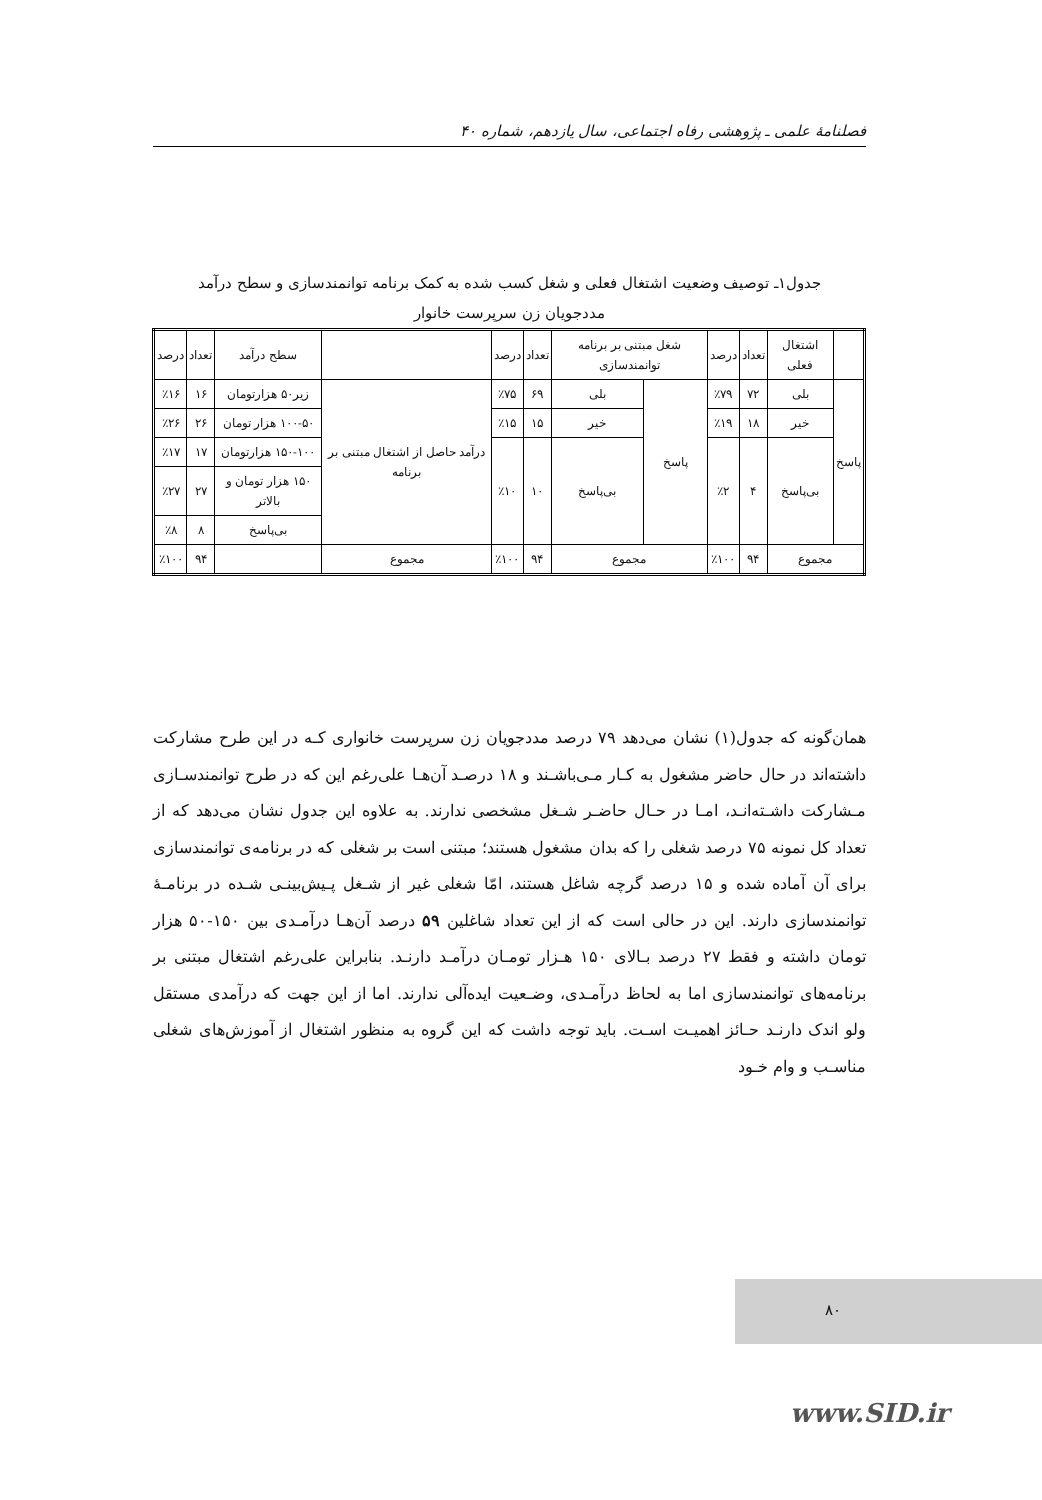فصلنامهٔ علمی ـ پژوهشی رفاه اجتماعی، سال یازدهم، شماره ۴۰
جدول۱ـ توصیف وضعیت اشتغال فعلی و شغل کسب شده به کمک برنامه توانمندسازی و سطح درآمد
مددجویان زن سرپرست خانوار
| | اشتغال فعلی | تعداد | درصد | شغل مبتنی بر برنامه توانمندسازی | | تعداد | درصد | | سطح درآمد | تعداد | درصد |
| --- | --- | --- | --- | --- | --- | --- | --- | --- | --- | --- | --- |
| پاسخ | بلی | ۷۲ | ٪۷۹ | پاسخ | بلی | ۶۹ | ٪۷۵ | درآمد حاصل از اشتغال مبتنی بر برنامه | زیر۵۰ هزارتومان | ۱۶ | ٪۱۶ |
| | خیر | ۱۸ | ٪۱۹ | | خیر | ۱۵ | ٪۱۵ | | ۱۰۰-۵۰ هزار تومان | ۲۶ | ٪۲۶ |
| | بی‌پاسخ | ۴ | ٪۲ | | بی‌پاسخ | ۱۰ | ٪۱۰ | | ۱۵۰-۱۰۰ هزارتومان | ۱۷ | ٪۱۷ |
| | | | | | | | | | ۱۵۰ هزار تومان و بالاتر | ۲۷ | ٪۲۷ |
| | | | | | | | | | بی‌پاسخ | ۸ | ٪۸ |
| مجموع | | ۹۴ | ٪۱۰۰ | مجموع | | ۹۴ | ٪۱۰۰ | مجموع | | ۹۴ | ٪۱۰۰ |
همان‌گونه که جدول(۱) نشان می‌دهد ۷۹ درصد مددجویان زن سرپرست خانواری کـه در این طرح مشارکت داشته‌اند در حال حاضر مشغول به کـار مـی‌باشـند و ۱۸ درصـد آن‌هـا علی‌رغم این که در طرح توانمندسـازی مـشارکت داشـته‌انـد، امـا در حـال حاضـر شـغل مشخصی ندارند. به علاوه این جدول نشان می‌دهد که از تعداد کل نمونه ۷۵ درصد شغلی را که بدان مشغول هستند؛ مبتنی است بر شغلی که در برنامه‌ی توانمندسازی برای آن آماده شده و ۱۵ درصد گرچه شاغل هستند، امّا شغلی غیر از شـغل پـیش‌بینـی شـده در برنامـهٔ توانمندسازی دارند. این در حالی است که از این تعداد شاغلین ۵۹ درصد آن‌هـا درآمـدی بین ۱۵۰-۵۰ هزار تومان داشته و فقط ۲۷ درصد بـالای ۱۵۰ هـزار تومـان درآمـد دارنـد. بنابراین علی‌رغم اشتغال مبتنی بر برنامه‌های توانمندسازی اما به لحاظ درآمـدی، وضـعیت ایده‌آلی ندارند. اما از این جهت که درآمدی مستقل ولو اندک دارنـد حـائز اهمیـت اسـت. باید توجه داشت که این گروه به منظور اشتغال از آموزش‌های شغلی مناسـب و وام خـود
۸۰
www.SID.ir